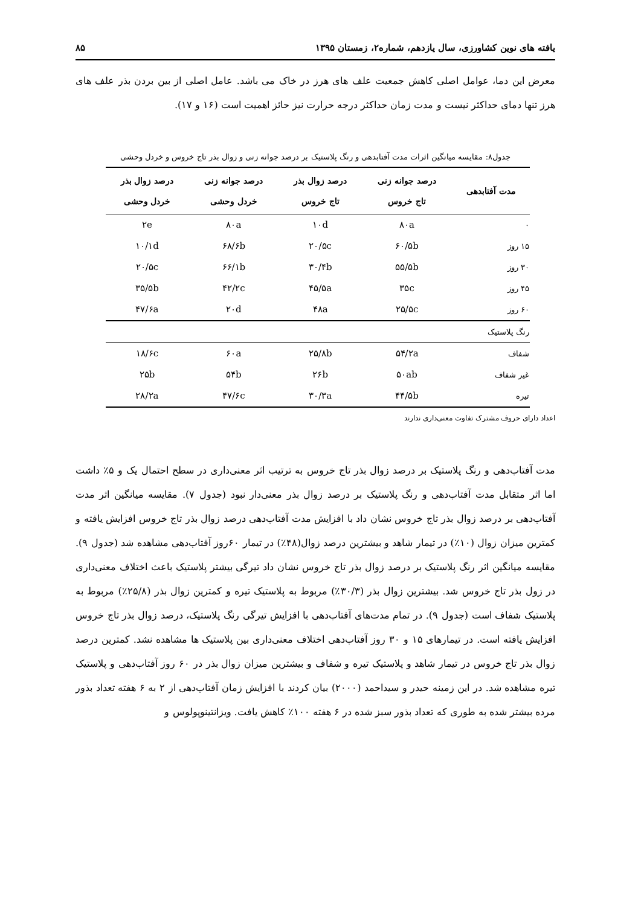یافته های نوین کشاورزی، سال یازدهم، شماره۲، زمستان ۱۳۹۵ ۸۵
معرض این دما، عوامل اصلی کاهش جمعیت علف های هرز در خاک می باشد. عامل اصلی از بین بردن بذر علف های هرز تنها دمای حداکثر نیست و مدت زمان حداکثر درجه حرارت نیز حائز اهمیت است (۱۶ و ۱۷).
جدول۸: مقایسه میانگین اثرات مدت آفتابدهی و رنگ پلاستیک بر درصد جوانه زنی و زوال بذر تاج خروس و خردل وحشی
| مدت آفتابدهی | درصد جوانه زنی تاج خروس | درصد زوال بذر تاج خروس | درصد جوانه زنی خردل وحشی | درصد زوال بذر خردل وحشی |
| --- | --- | --- | --- | --- |
| ۰ | ۸۰a | ۱۰d | ۸۰a | ۲e |
| ۱۵ روز | ۶۰/۵b | ۲۰/۵c | ۶۸/۶b | ۱۰/۱d |
| ۳۰ روز | ۵۵/۵b | ۳۰/۴b | ۶۶/۱b | ۲۰/۵c |
| ۴۵ روز | ۳۵c | ۴۵/۵a | ۴۲/۲c | ۳۵/۵b |
| ۶۰ روز | ۲۵/۵c | ۴۸a | ۲۰d | ۴۷/۶a |
| رنگ پلاستیک | | | | |
| شفاف | ۵۴/۲a | ۲۵/۸b | ۶۰a | ۱۸/۶c |
| غیر شفاف | ۵۰ab | ۲۶b | ۵۴b | ۲۵b |
| تیره | ۴۴/۵b | ۳۰/۳a | ۴۷/۶c | ۲۸/۲a |
اعداد دارای حروف مشترک تفاوت معنی‌داری ندارند
مدت آفتاب‌دهی و رنگ پلاستیک بر درصد زوال بذر تاج خروس به ترتیب اثر معنی‌داری در سطح احتمال یک و ۵٪ داشت اما اثر متقابل مدت آفتاب‌دهی و رنگ پلاستیک بر درصد زوال بذر معنی‌دار نبود (جدول ۷). مقایسه میانگین اثر مدت آفتاب‌دهی بر درصد زوال بذر تاج خروس نشان داد با افزایش مدت آفتاب‌دهی درصد زوال بذر تاج خروس افزایش یافته و کمترین میزان زوال (۱۰٪) در تیمار شاهد و بیشترین درصد زوال(۴۸٪) در تیمار ۶۰روز آفتاب‌دهی مشاهده شد (جدول ۹). مقایسه میانگین اثر رنگ پلاستیک بر درصد زوال بذر تاج خروس نشان داد تیرگی بیشتر پلاستیک باعث اختلاف معنی‌داری در زول بذر تاج خروس شد. بیشترین زوال بذر (۳۰/۳٪) مربوط به پلاستیک تیره و کمترین زوال بذر (۲۵/۸٪) مربوط به پلاستیک شفاف است (جدول ۹). در تمام مدت‌های آفتاب‌دهی با افزایش تیرگی رنگ پلاستیک، درصد زوال بذر تاج خروس افزایش یافته است. در تیمارهای ۱۵ و ۳۰ روز آفتاب‌دهی اختلاف معنی‌داری بین پلاستیک ها مشاهده نشد. کمترین درصد زوال بذر تاج خروس در تیمار شاهد و پلاستیک تیره و شفاف و بیشترین میزان زوال بذر در ۶۰ روز آفتاب‌دهی و پلاستیک تیره مشاهده شد. در این زمینه حیدر و سیداحمد (۲۰۰۰) بیان کردند با افزایش زمان آفتاب‌دهی از ۲ به ۶ هفته تعداد بذور مرده بیشتر شده به طوری که تعداد بذور سبز شده در ۶ هفته ۱۰۰٪ کاهش یافت. ویزانتینوپولوس و